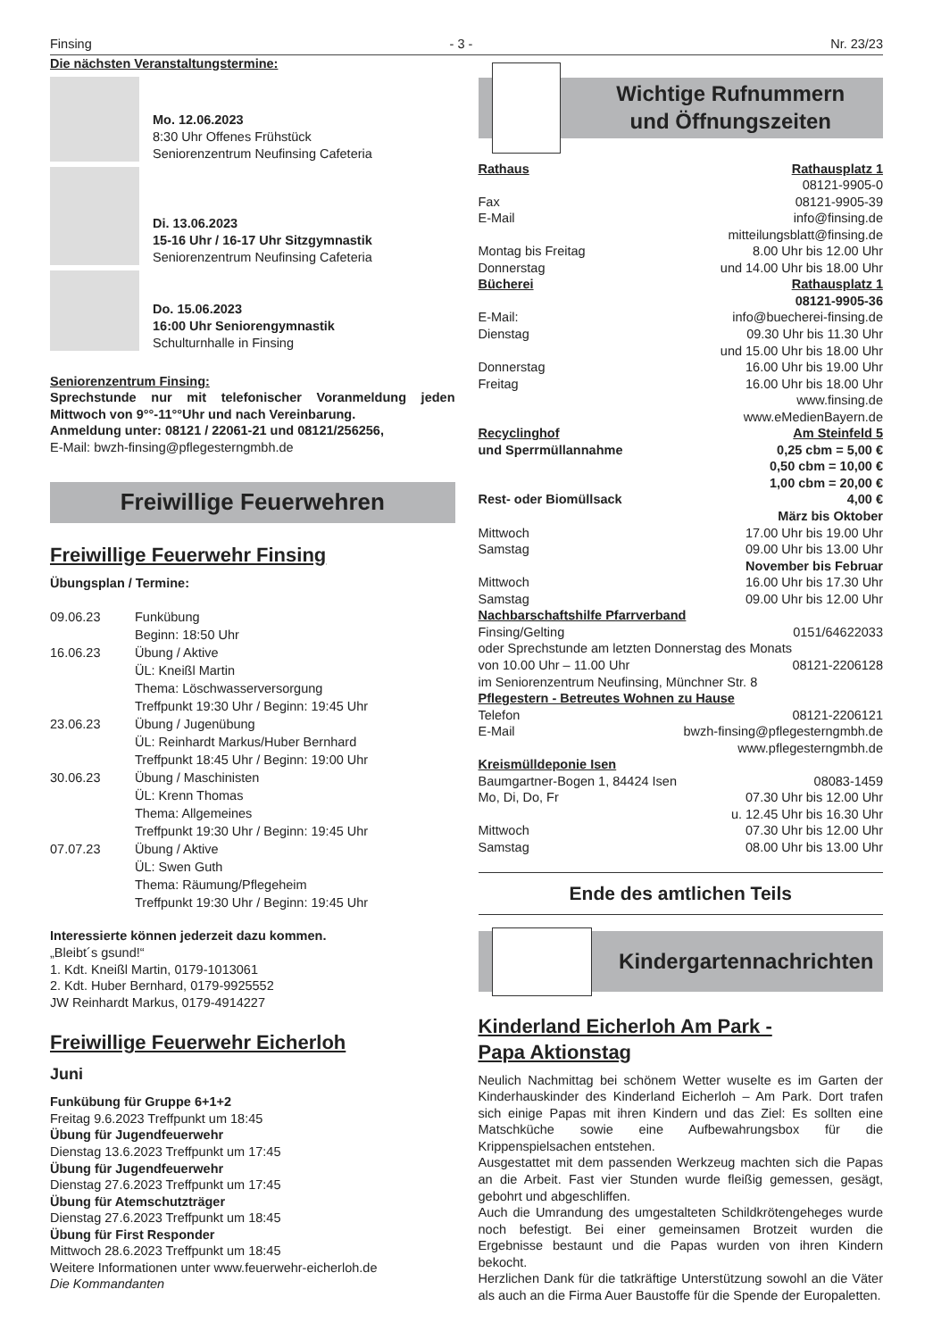Finsing - 3 - Nr. 23/23
Die nächsten Veranstaltungstermine:
Mo. 12.06.2023
8:30 Uhr Offenes Frühstück
Seniorenzentrum Neufinsing Cafeteria
Di. 13.06.2023
15-16 Uhr / 16-17 Uhr Sitzgymnastik
Seniorenzentrum Neufinsing Cafeteria
Do. 15.06.2023
16:00 Uhr Seniorengymnastik
Schulturnhalle in Finsing
Seniorenzentrum Finsing:
Sprechstunde nur mit telefonischer Voranmeldung jeden Mittwoch von 9°°-11°°Uhr und nach Vereinbarung.
Anmeldung unter: 08121 / 22061-21 und 08121/256256,
E-Mail: bwzh-finsing@pflegesterngmbh.de
Freiwillige Feuerwehren
Freiwillige Feuerwehr Finsing
Übungsplan / Termine:
| 09.06.23 | Funkübung Beginn: 18:50 Uhr |
| 16.06.23 | Übung / Aktive ÜL: Kneißl Martin Thema: Löschwasserversorgung Treffpunkt 19:30 Uhr / Beginn: 19:45 Uhr |
| 23.06.23 | Übung / Jugenübung ÜL: Reinhardt Markus/Huber Bernhard Treffpunkt 18:45 Uhr / Beginn: 19:00 Uhr |
| 30.06.23 | Übung / Maschinisten ÜL: Krenn Thomas Thema: Allgemeines Treffpunkt 19:30 Uhr / Beginn: 19:45 Uhr |
| 07.07.23 | Übung / Aktive ÜL: Swen Guth Thema: Räumung/Pflegeheim Treffpunkt 19:30 Uhr / Beginn: 19:45 Uhr |
Interessierte können jederzeit dazu kommen.
„Bleibt´s gsund!“
1. Kdt. Kneißl Martin, 0179-1013061
2. Kdt. Huber Bernhard, 0179-9925552
JW Reinhardt Markus, 0179-4914227
Freiwillige Feuerwehr Eicherloh
Juni
Funkübung für Gruppe 6+1+2
Freitag 9.6.2023 Treffpunkt um 18:45
Übung für Jugendfeuerwehr
Dienstag 13.6.2023 Treffpunkt um 17:45
Übung für Jugendfeuerwehr
Dienstag 27.6.2023 Treffpunkt um 17:45
Übung für Atemschutzträger
Dienstag 27.6.2023 Treffpunkt um 18:45
Übung für First Responder
Mittwoch 28.6.2023 Treffpunkt um 18:45
Weitere Informationen unter www.feuerwehr-eicherloh.de
Die Kommandanten
Wichtige Rufnummern
und Öffnungszeiten
| Rathaus | Rathausplatz 1 |
| | 08121-9905-0 |
| Fax | 08121-9905-39 |
| E-Mail | info@finsing.de |
| | mitteilungsblatt@finsing.de |
| Montag bis Freitag | 8.00 Uhr bis 12.00 Uhr |
| Donnerstag | und 14.00 Uhr bis 18.00 Uhr |
| Bücherei | Rathausplatz 1 |
| | 08121-9905-36 |
| E-Mail: | info@buecherei-finsing.de |
| Dienstag | 09.30 Uhr bis 11.30 Uhr |
| | und 15.00 Uhr bis 18.00 Uhr |
| Donnerstag | 16.00 Uhr bis 19.00 Uhr |
| Freitag | 16.00 Uhr bis 18.00 Uhr |
| | www.finsing.de |
| | www.eMedienBayern.de |
| Recyclinghof | Am Steinfeld 5 |
| und Sperrmüllannahme | 0,25 cbm = 5,00 € |
| | 0,50 cbm = 10,00 € |
| | 1,00 cbm = 20,00 € |
| Rest- oder Biomüllsack | 4,00 € |
| | März bis Oktober |
| Mittwoch | 17.00 Uhr bis 19.00 Uhr |
| Samstag | 09.00 Uhr bis 13.00 Uhr |
| | November bis Februar |
| Mittwoch | 16.00 Uhr bis 17.30 Uhr |
| Samstag | 09.00 Uhr bis 12.00 Uhr |
| Nachbarschaftshilfe Pfarrverband | |
| Finsing/Gelting | 0151/64622033 |
| oder Sprechstunde am letzten Donnerstag des Monats | |
| von 10.00 Uhr – 11.00 Uhr | 08121-2206128 |
| im Seniorenzentrum Neufinsing, Münchner Str. 8 | |
| Pflegestern - Betreutes Wohnen zu Hause | |
| Telefon | 08121-2206121 |
| E-Mail | bwzh-finsing@pflegesterngmbh.de |
| | www.pflegesterngmbh.de |
| Kreismülldeponie Isen | |
| Baumgartner-Bogen 1, 84424 Isen | 08083-1459 |
| Mo, Di, Do, Fr | 07.30 Uhr bis 12.00 Uhr |
| | u. 12.45 Uhr bis 16.30 Uhr |
| Mittwoch | 07.30 Uhr bis 12.00 Uhr |
| Samstag | 08.00 Uhr bis 13.00 Uhr |
Ende des amtlichen Teils
Kindergartennachrichten
Kinderland Eicherloh Am Park -
Papa Aktionstag
Neulich Nachmittag bei schönem Wetter wuselte es im Garten der Kinderhauskinder des Kinderland Eicherloh – Am Park. Dort trafen sich einige Papas mit ihren Kindern und das Ziel: Es sollten eine Matschküche sowie eine Aufbewahrungsbox für die Krippenspielsachen entstehen.
Ausgestattet mit dem passenden Werkzeug machten sich die Papas an die Arbeit. Fast vier Stunden wurde fleißig gemessen, gesägt, gebohrt und abgeschliffen.
Auch die Umrandung des umgestalteten Schildkrötengeheges wurde noch befestigt. Bei einer gemeinsamen Brotzeit wurden die Ergebnisse bestaunt und die Papas wurden von ihren Kindern bekocht.
Herzlichen Dank für die tatkräftige Unterstützung sowohl an die Väter als auch an die Firma Auer Baustoffe für die Spende der Europaletten.